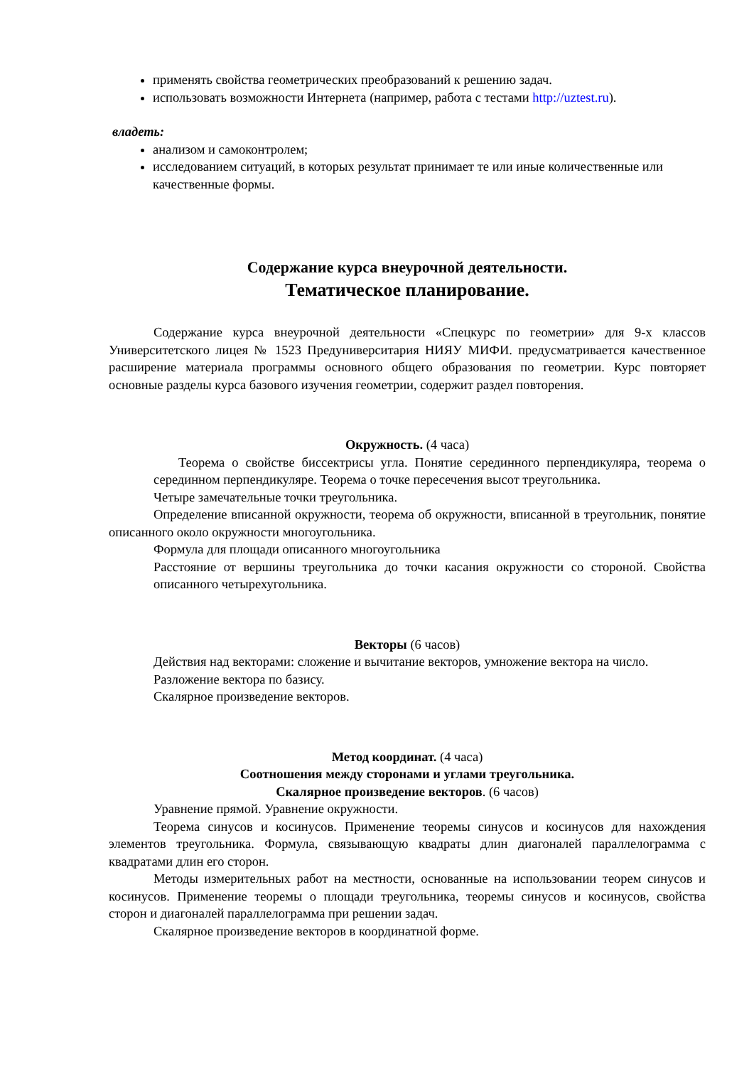применять свойства геометрических преобразований к решению задач.
использовать возможности Интернета (например, работа с тестами http://uztest.ru).
владеть:
анализом и самоконтролем;
исследованием ситуаций, в которых результат принимает те или иные количественные или качественные формы.
Содержание курса внеурочной деятельности.
Тематическое планирование.
Содержание курса внеурочной деятельности «Спецкурс по геометрии» для 9-х классов Университетского лицея № 1523 Предуниверситария НИЯУ МИФИ. предусматривается качественное расширение материала программы основного общего образования по геометрии. Курс повторяет основные разделы курса базового изучения геометрии, содержит раздел повторения.
Окружность. (4 часа)
Теорема о свойстве биссектрисы угла. Понятие серединного перпендикуляра, теорема о серединном перпендикуляре. Теорема о точке пересечения высот треугольника.
Четыре замечательные точки треугольника.
Определение вписанной окружности, теорема об окружности, вписанной в треугольник, понятие описанного около окружности многоугольника.
Формула для площади описанного многоугольника
Расстояние от вершины треугольника до точки касания окружности со стороной. Свойства описанного четырехугольника.
Векторы (6 часов)
Действия над векторами: сложение и вычитание векторов, умножение вектора на число.
Разложение вектора по базису.
Скалярное произведение векторов.
Метод координат. (4 часа)
Соотношения между сторонами и углами треугольника.
Скалярное произведение векторов. (6 часов)
Уравнение прямой. Уравнение окружности.
Теорема синусов и косинусов. Применение теоремы синусов и косинусов для нахождения элементов треугольника. Формула, связывающую квадраты длин диагоналей параллелограмма с квадратами длин его сторон.
Методы измерительных работ на местности, основанные на использовании теорем синусов и косинусов. Применение теоремы о площади треугольника, теоремы синусов и косинусов, свойства сторон и диагоналей параллелограмма при решении задач.
Скалярное произведение векторов в координатной форме.